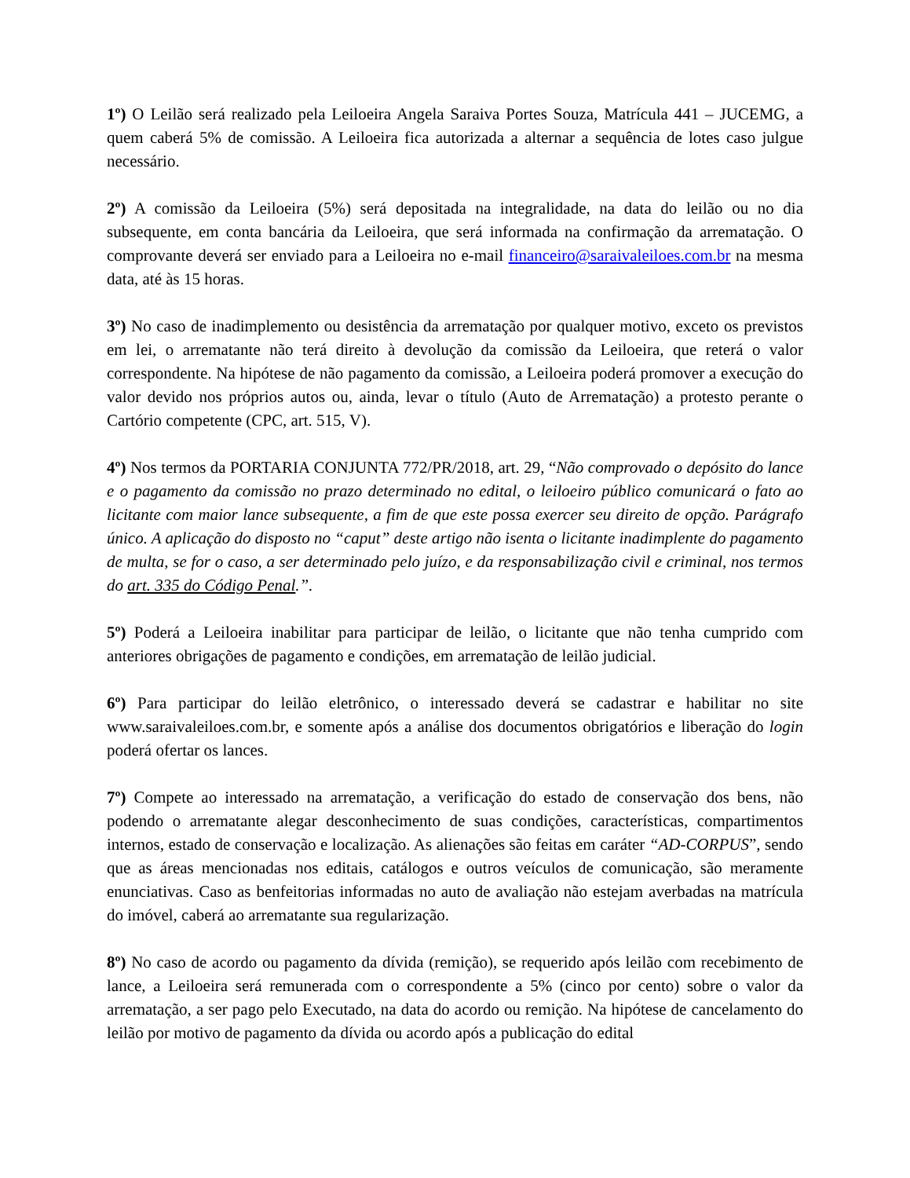1º) O Leilão será realizado pela Leiloeira Angela Saraiva Portes Souza, Matrícula 441 – JUCEMG, a quem caberá 5% de comissão. A Leiloeira fica autorizada a alternar a sequência de lotes caso julgue necessário.
2º) A comissão da Leiloeira (5%) será depositada na integralidade, na data do leilão ou no dia subsequente, em conta bancária da Leiloeira, que será informada na confirmação da arrematação. O comprovante deverá ser enviado para a Leiloeira no e-mail financeiro@saraivaleiloes.com.br na mesma data, até às 15 horas.
3º) No caso de inadimplemento ou desistência da arrematação por qualquer motivo, exceto os previstos em lei, o arrematante não terá direito à devolução da comissão da Leiloeira, que reterá o valor correspondente. Na hipótese de não pagamento da comissão, a Leiloeira poderá promover a execução do valor devido nos próprios autos ou, ainda, levar o título (Auto de Arrematação) a protesto perante o Cartório competente (CPC, art. 515, V).
4º) Nos termos da PORTARIA CONJUNTA 772/PR/2018, art. 29, “Não comprovado o depósito do lance e o pagamento da comissão no prazo determinado no edital, o leiloeiro público comunicará o fato ao licitante com maior lance subsequente, a fim de que este possa exercer seu direito de opção. Parágrafo único. A aplicação do disposto no “caput” deste artigo não isenta o licitante inadimplente do pagamento de multa, se for o caso, a ser determinado pelo juízo, e da responsabilização civil e criminal, nos termos do art. 335 do Código Penal.”.
5º) Poderá a Leiloeira inabilitar para participar de leilão, o licitante que não tenha cumprido com anteriores obrigações de pagamento e condições, em arrematação de leilão judicial.
6º) Para participar do leilão eletrônico, o interessado deverá se cadastrar e habilitar no site www.saraivaleiloes.com.br, e somente após a análise dos documentos obrigatórios e liberação do login poderá ofertar os lances.
7º) Compete ao interessado na arrematação, a verificação do estado de conservação dos bens, não podendo o arrematante alegar desconhecimento de suas condições, características, compartimentos internos, estado de conservação e localização. As alienações são feitas em caráter “AD-CORPUS”, sendo que as áreas mencionadas nos editais, catálogos e outros veículos de comunicação, são meramente enunciativas. Caso as benfeitorias informadas no auto de avaliação não estejam averbadas na matrícula do imóvel, caberá ao arrematante sua regularização.
8º) No caso de acordo ou pagamento da dívida (remição), se requerido após leilão com recebimento de lance, a Leiloeira será remunerada com o correspondente a 5% (cinco por cento) sobre o valor da arrematação, a ser pago pelo Executado, na data do acordo ou remição. Na hipótese de cancelamento do leilão por motivo de pagamento da dívida ou acordo após a publicação do edital